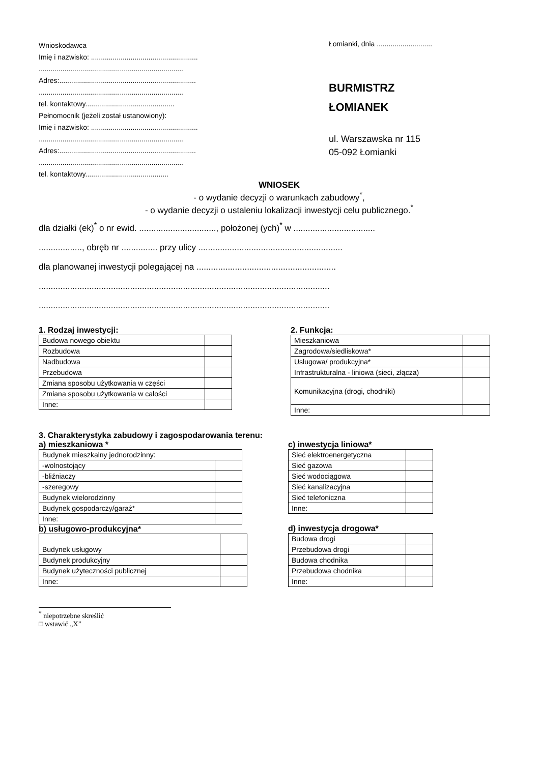Wnioskodawca
Imię i nazwisko: ......................................................
.........................................................................
Adres:.....................................................................
.........................................................................
tel. kontaktowy.............................................
Pełnomocnik (jeżeli został ustanowiony):
Imię i nazwisko: ......................................................
.........................................................................
Adres:.....................................................................
.........................................................................
tel. kontaktowy..........................................
Łomianki, dnia ............................
BURMISTRZ
ŁOMIANEK
ul. Warszawska nr 115
05-092 Łomianki
WNIOSEK
- o wydanie decyzji o warunkach zabudowy<sup>*</sup>,
- o wydanie decyzji o ustaleniu lokalizacji inwestycji celu publicznego.<sup>*</sup>
dla działki (ek)<sup>*</sup> o nr ewid. ................................, położonej (ych)<sup>*</sup> w ..................................
.................., obręb nr ............... przy ulicy ............................................................
dla planowanej inwestycji polegającej na ..........................................................
.........................................................................................................................
.........................................................................................................................
1. Rodzaj inwestycji:
| Budowa nowego obiektu | |
| Rozbudowa | |
| Nadbudowa | |
| Przebudowa | |
| Zmiana sposobu użytkowania w części | |
| Zmiana sposobu użytkowania w całości | |
| Inne: | |
2. Funkcja:
| Mieszkaniowa | |
| Zagrodowa/siedliskowa* | |
| Usługowa/ produkcyjna* | |
| Infrastrukturalna - liniowa (sieci, złącza) | |
| Komunikacyjna (drogi, chodniki) | |
| Inne: | |
3. Charakterystyka zabudowy i zagospodarowania terenu:
a) mieszkaniowa *
| Budynek mieszkalny jednorodzinny: | |
| -wolnostojący | |
| -bliźniaczy | |
| -szeregowy | |
| Budynek wielorodzinny | |
| Budynek gospodarczy/garaż* | |
| Inne: | |
b) usługowo-produkcyjna*
| Budynek usługowy | |
| Budynek produkcyjny | |
| Budynek użyteczności publicznej | |
| Inne: | |
c) inwestycja liniowa*
| Sieć elektroenergetyczna | |
| Sieć gazowa | |
| Sieć wodociągowa | |
| Sieć kanalizacyjna | |
| Sieć telefoniczna | |
| Inne: | |
d) inwestycja drogowa*
| Budowa drogi | |
| Przebudowa drogi | |
| Budowa chodnika | |
| Przebudowa chodnika | |
| Inne: | |
<sup>*</sup> niepotrzebne skreślić
□ wstawić „X”